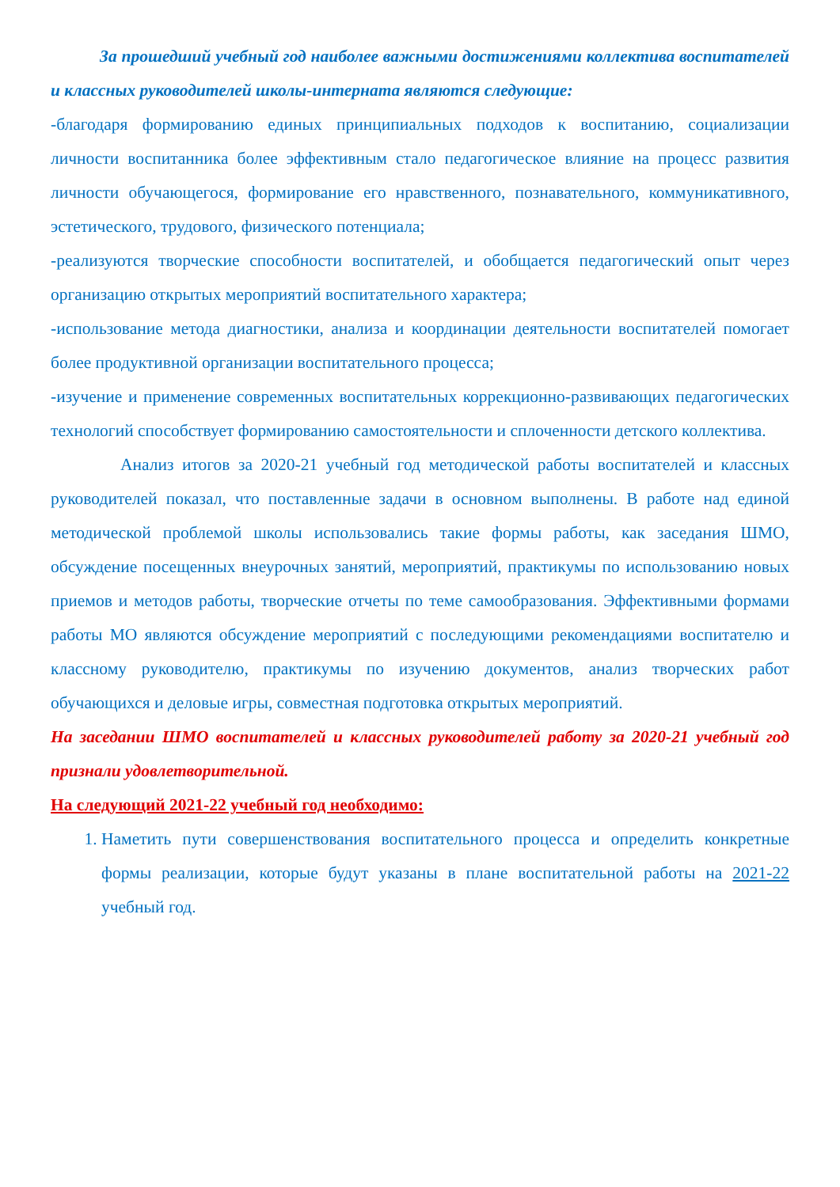За прошедший учебный год наиболее важными достижениями коллектива воспитателей и классных руководителей школы-интерната являются следующие:
-благодаря формированию единых принципиальных подходов к воспитанию, социализации личности воспитанника более эффективным стало педагогическое влияние на процесс развития личности обучающегося, формирование его нравственного, познавательного, коммуникативного, эстетического, трудового, физического потенциала;
-реализуются творческие способности воспитателей, и обобщается педагогический опыт через организацию открытых мероприятий воспитательного характера;
-использование метода диагностики, анализа и координации деятельности воспитателей помогает более продуктивной организации воспитательного процесса;
-изучение и применение современных воспитательных коррекционно-развивающих педагогических технологий способствует формированию самостоятельности и сплоченности детского коллектива.
Анализ итогов за 2020-21 учебный год методической работы воспитателей и классных руководителей показал, что поставленные задачи в основном выполнены. В работе над единой методической проблемой школы использовались такие формы работы, как заседания ШМО, обсуждение посещенных внеурочных занятий, мероприятий, практикумы по использованию новых приемов и методов работы, творческие отчеты по теме самообразования. Эффективными формами работы МО являются обсуждение мероприятий с последующими рекомендациями воспитателю и классному руководителю, практикумы по изучению документов, анализ творческих работ обучающихся и деловые игры, совместная подготовка открытых мероприятий.
На заседании ШМО воспитателей и классных руководителей работу за 2020-21 учебный год признали удовлетворительной.
На следующий 2021-22 учебный год необходимо:
1. Наметить пути совершенствования воспитательного процесса и определить конкретные формы реализации, которые будут указаны в плане воспитательной работы на 2021-22 учебный год.